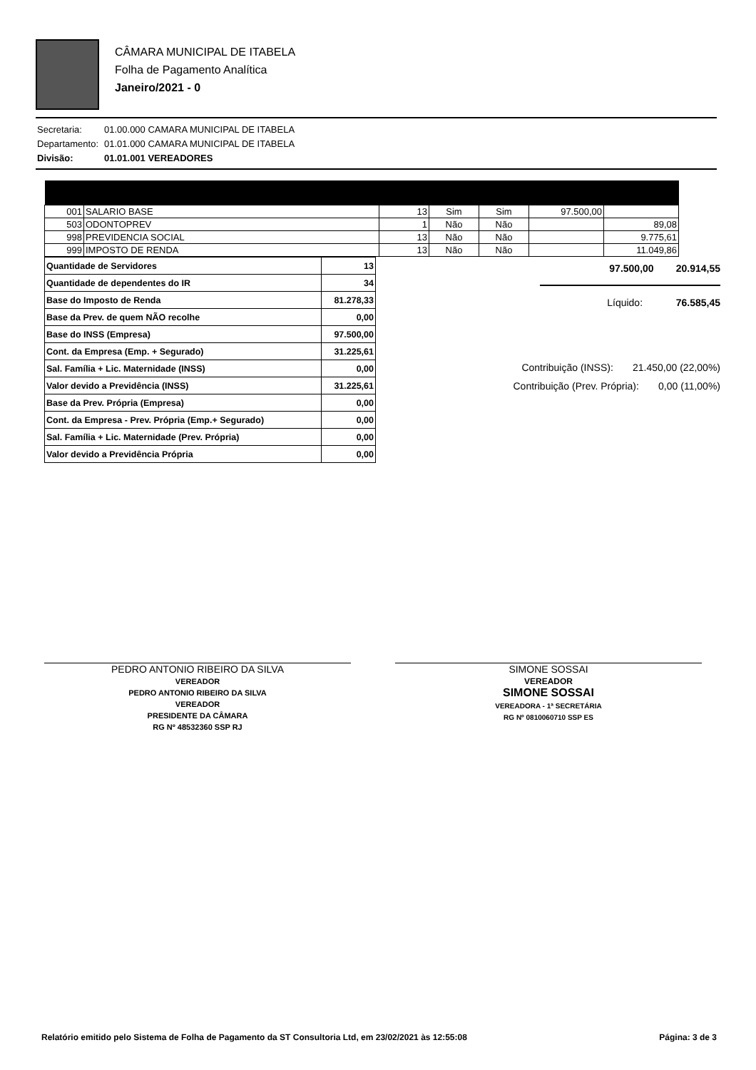CÂMARA MUNICIPAL DE ITABELA
Folha de Pagamento Analítica
Janeiro/2021 - 0
| Secretaria: | 01.00.000 CAMARA MUNICIPAL DE ITABELA |
| Departamento: | 01.01.000 CAMARA MUNICIPAL DE ITABELA |
| Divisão: | 01.01.001 VEREADORES |
| 001 | SALARIO BASE | 13 | Sim | Sim | 97.500,00 | |
| 503 | ODONTOPREV | 1 | Não | Não | | 89,08 |
| 998 | PREVIDENCIA SOCIAL | 13 | Não | Não | | 9.775,61 |
| 999 | IMPOSTO DE RENDA | 13 | Não | Não | | 11.049,86 |
| Quantidade de Servidores | 13 |
| Quantidade de dependentes do IR | 34 |
| Base do Imposto de Renda | 81.278,33 |
| Base da Prev. de quem NÃO recolhe | 0,00 |
| Base do INSS (Empresa) | 97.500,00 |
| Cont. da Empresa (Emp. + Segurado) | 31.225,61 |
| Sal. Família + Lic. Maternidade (INSS) | 0,00 |
| Valor devido a Previdência (INSS) | 31.225,61 |
| Base da Prev. Própria (Empresa) | 0,00 |
| Cont. da Empresa - Prev. Própria (Emp.+ Segurado) | 0,00 |
| Sal. Família + Lic. Maternidade (Prev. Própria) | 0,00 |
| Valor devido a Previdência Própria | 0,00 |
97.500,00 20.914,55
Líquido: 76.585,45
Contribuição (INSS): 21.450,00 (22,00%)
Contribuição (Prev. Própria): 0,00 (11,00%)
PEDRO ANTONIO RIBEIRO DA SILVA
VEREADOR
PEDRO ANTONIO RIBEIRO DA SILVA
VEREADOR
PRESIDENTE DA CÂMARA
RG Nº 48532360 SSP RJ
SIMONE SOSSAI
VEREADOR
SIMONE SOSSAI
VEREADORA - 1ª SECRETÁRIA
RG Nº 0810060710 SSP ES
Relatório emitido pelo Sistema de Folha de Pagamento da ST Consultoria Ltd, em 23/02/2021 às 12:55:08 Página: 3 de 3